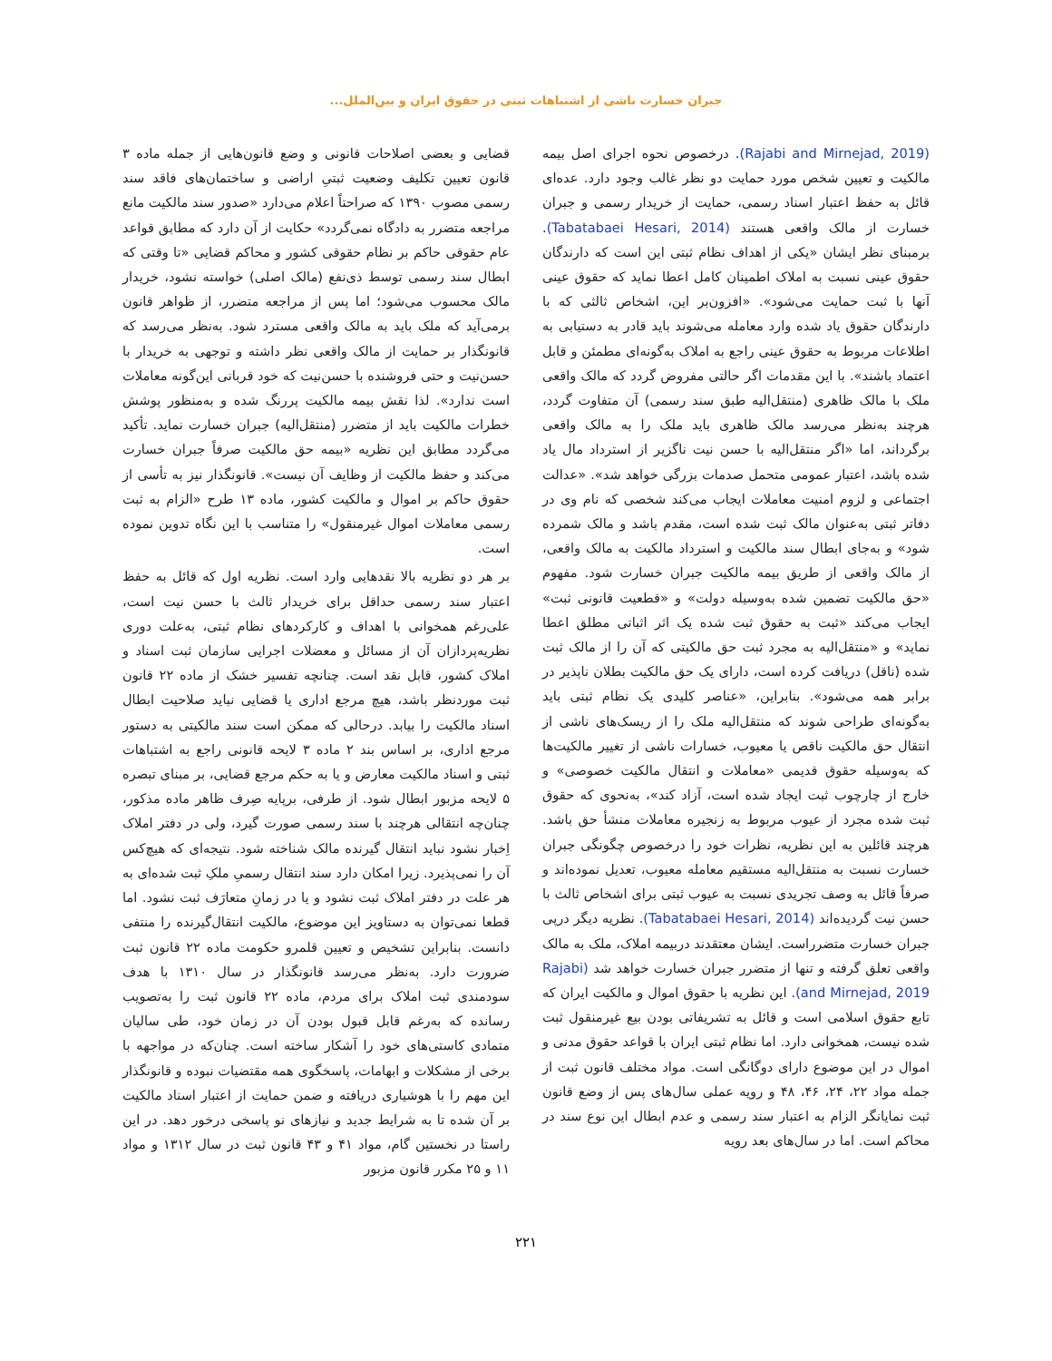جبران خسارت ناشی از اشتباهات ثبتی در حقوق ایران و بین‌الملل...
(Rajabi and Mirnejad, 2019). درخصوص نحوه اجرای اصل بیمه مالکیت و تعیین شخص مورد حمایت دو نظر غالب وجود دارد. عده‌ای قائل به حفظ اعتبار اسناد رسمی، حمایت از خریدار رسمی و جبران خسارت از مالک واقعی هستند (Tabatabaei Hesari, 2014). برمبنای نظر ایشان «یکی از اهداف نظام ثبتی این است که دارندگان حقوق عینی نسبت به املاک اطمینان کامل اعطا نماید که حقوق عینی آنها با ثبت حمایت می‌شود». «افزون‌بر این، اشخاص ثالثی که با دارندگان حقوق یاد شده وارد معامله می‌شوند باید قادر به دستیابی به اطلاعات مربوط به حقوق عینی راجع به املاک به‌گونه‌ای مطمئن و قابل اعتماد باشند». با این مقدمات اگر حالتی مفروض گردد که مالک واقعی ملک با مالک ظاهری (منتقل‌الیه طبق سند رسمی) آن متفاوت گردد، هرچند به‌نظر می‌رسد مالک ظاهری باید ملک را به مالک واقعی برگرداند، اما «اگر منتقل‌الیه با حسن نیت ناگزیر از استرداد مال یاد شده باشد، اعتبار عمومی متحمل صدمات بزرگی خواهد شد». «عدالت اجتماعی و لزوم امنیت معاملات ایجاب می‌کند شخصی که نام وی در دفاتر ثبتی به‌عنوان مالک ثبت شده است، مقدم باشد و مالک شمرده شود» و به‌جای ابطال سند مالکیت و استرداد مالکیت به مالک واقعی، از مالک واقعی از طریق بیمه مالکیت جبران خسارت شود. مفهوم «حق مالکیت تضمین شده به‌وسیله دولت» و «قطعیت قانونی ثبت» ایجاب می‌کند «ثبت به حقوق ثبت شده یک اثر اثباتی مطلق اعطا نماید» و «منتقل‌الیه به مجرد ثبت حق مالکیتی که آن را از مالک ثبت شده (ناقل) دریافت کرده است، دارای یک حق مالکیت بطلان ناپذیر در برابر همه می‌شود». بنابراین، «عناصر کلیدی یک نظام ثبتی باید به‌گونه‌ای طراحی شوند که منتقل‌الیه ملک را از ریسک‌های ناشی از انتقال حق مالکیت ناقص یا معیوب، خسارات ناشی از تغییر مالکیت‌ها که به‌وسیله حقوق قدیمی «معاملات و انتقال مالکیت خصوصی» و خارج از چارچوب ثبت ایجاد شده است، آزاد کند»، به‌نحوی که حقوق ثبت شده مجرد از عیوب مربوط به زنجیره معاملات منشأ حق باشد. هرچند قائلین به این نظریه، نظرات خود را درخصوص چگونگی جبران خسارت نسبت به منتقل‌الیه مستقیم معامله معیوب، تعدیل نموده‌اند و صرفاً قائل به وصف تجریدی نسبت به عیوب ثبتی برای اشخاص ثالث با حسن نیت گردیده‌اند (Tabatabaei Hesari, 2014). نظریه دیگر درپی جبران خسارت متضرراست. ایشان معتقدند دربیمه املاک، ملک به مالک واقعی تعلق گرفته و تنها از متضرر جبران خسارت خواهد شد (Rajabi and Mirnejad, 2019). این نظریه با حقوق اموال و مالکیت ایران که تابع حقوق اسلامی است و قائل به تشریفاتی بودن بیع غیرمنقول ثبت شده نیست، همخوانی دارد. اما نظام ثبتی ایران با قواعد حقوق مدنی و اموال در این موضوع دارای دوگانگی است. مواد مختلف قانون ثبت از جمله مواد ۲۲، ۲۴، ۴۶، ۴۸ و رویه عملی سال‌های پس از وضع قانون ثبت نمایانگر الزام به اعتبار سند رسمی و عدم ابطال این نوع سند در محاکم است. اما در سال‌های بعد رویه
قضایی و بعضی اصلاحات قانونی و وضع قانون‌هایی از جمله ماده ۳ قانون تعیین تکلیف وضعیت ثبتیِ اراضی و ساختمان‌های فاقد سند رسمی مصوب ۱۳۹۰ که صراحتاً اعلام می‌دارد «صدور سند مالکیت مانع مراجعه متضرر به دادگاه نمی‌گردد» حکایت از آن دارد که مطابق قواعد عام حقوقی حاکم بر نظام حقوقی کشور و محاکم قضایی «تا وقتی که ابطال سند رسمی توسط ذی‌نفع (مالک اصلی) خواسته نشود، خریدار مالک محسوب می‌شود؛ اما پس از مراجعه متضرر، از ظواهر قانون برمی‌آید که ملک باید به مالک واقعی مسترد شود. به‌نظر می‌رسد که قانونگذار بر حمایت از مالک واقعی نظر داشته و توجهی به خریدار با حسن‌نیت و حتی فروشنده با حسن‌نیت که خود قربانی این‌گونه معاملات است ندارد». لذا نقش بیمه مالکیت پررنگ شده و به‌منظور پوشش خطرات مالکیت باید از متضرر (منتقل‌الیه) جبران خسارت نماید. تأکید می‌گردد مطابق این نظریه «بیمه حق مالکیت صرفاً جبران خسارت می‌کند و حفظ مالکیت از وظایف آن نیست». قانونگذار نیز به تأسی از حقوق حاکم بر اموال و مالکیت کشور، ماده ۱۳ طرح «الزام به ثبت رسمی معاملات اموال غیرمنقول» را متناسب با این نگاه تدوین نموده است.
بر هر دو نظریه بالا نقدهایی وارد است. نظریه اول که قائل به حفظ اعتبار سند رسمی حداقل برای خریدار ثالث با حسن نیت است، علی‌رغم همخوانی با اهداف و کارکردهای نظام ثبتی، به‌علت دوری نظریه‌پردازان آن از مسائل و معضلات اجرایی سازمان ثبت اسناد و املاک کشور، قابل نقد است. چنانچه تفسیر خشک از ماده ۲۲ قانون ثبت موردنظر باشد، هیچ مرجع اداری یا قضایی نباید صلاحیت ابطال اسناد مالکیت را بیابد. درحالی که ممکن است سند مالکیتی به دستور مرجع اداری، بر اساس بند ۲ ماده ۳ لایحه قانونی راجع به اشتباهات ثبتی و اسناد مالکیت معارض و یا به حکم مرجع قضایی، بر مبنای تبصره ۵ لایحه مزبور ابطال شود. از طرفی، برپایه صِرف ظاهر ماده مذکور، چنان‌چه انتقالی هرچند با سند رسمی صورت گیرد، ولی در دفتر املاک اِخبار نشود نباید انتقال گیرنده مالک شناخته شود. نتیجه‌ای که هیچ‌کس آن را نمی‌پذیرد. زیرا امکان دارد سند انتقال رسمیِ ملکِ ثبت شده‌ای به هر علت در دفتر املاک ثبت نشود و یا در زمانِ متعارَف ثبت نشود. اما قطعا نمی‌توان به دستاویز این موضوع، مالکیت انتقال‌گیرنده را منتفی دانست. بنابراین تشخیص و تعیین قلمرو حکومت ماده ۲۲ قانون ثبت ضرورت دارد. به‌نظر می‌رسد قانونگذار در سال ۱۳۱۰ با هدف سودمندی ثبت املاک برای مردم، ماده ۲۲ قانون ثبت را به‌تصویب رسانده که به‌رغم قابل قبول بودن آن در زمان خود، طی سالیان متمادی کاستی‌های خود را آشکار ساخته است. چنان‌که در مواجهه با برخی از مشکلات و ابهامات، پاسخگوی همه مقتضیات نبوده و قانونگذار این مهم را با هوشیاری دریافته و ضمن حمایت از اعتبار اسناد مالکیت بر آن شده تا به شرایط جدید و نیازهای نو پاسخی درخور دهد. در این راستا در نخستین گام، مواد ۴۱ و ۴۳ قانون ثبت در سال ۱۳۱۲ و مواد ۱۱ و ۲۵ مکرر قانون مزبور
۲۲۱